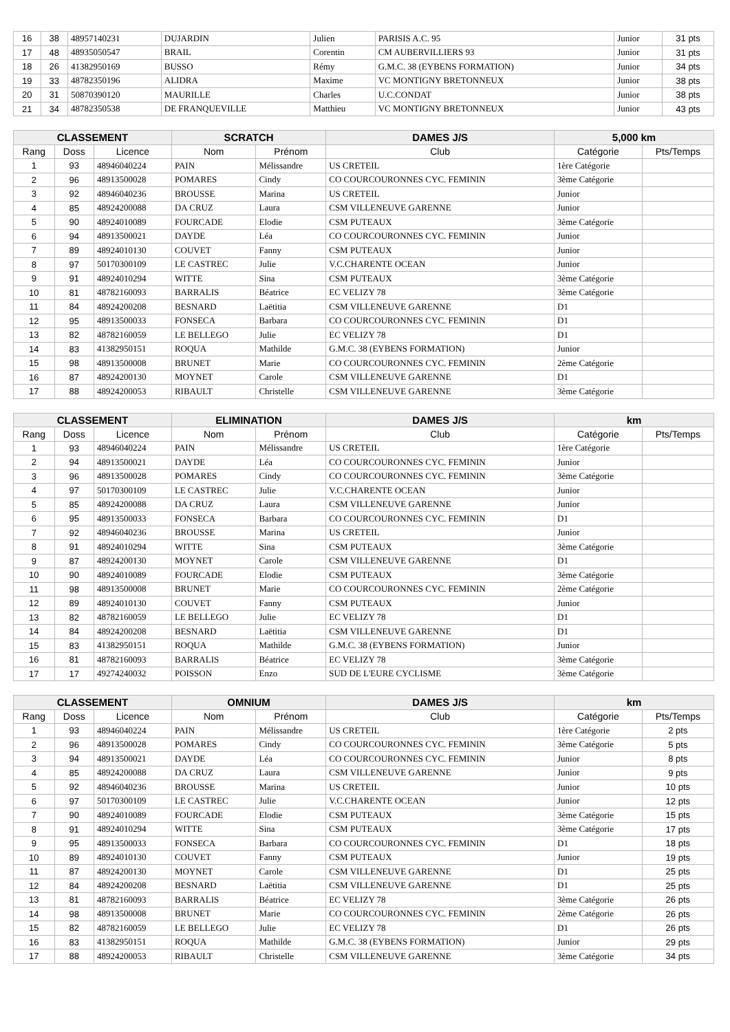| 16 | 38 | 48957140231 | DUJARDIN | Julien | PARISIS A.C. 95 | Junior | 31 pts |
| 17 | 48 | 48935050547 | BRAIL | Corentin | CM AUBERVILLIERS 93 | Junior | 31 pts |
| 18 | 26 | 41382950169 | BUSSO | Rémy | G.M.C. 38 (EYBENS FORMATION) | Junior | 34 pts |
| 19 | 33 | 48782350196 | ALIDRA | Maxime | VC MONTIGNY BRETONNEUX | Junior | 38 pts |
| 20 | 31 | 50870390120 | MAURILLE | Charles | U.C.CONDAT | Junior | 38 pts |
| 21 | 34 | 48782350538 | DE FRANQUEVILLE | Matthieu | VC MONTIGNY BRETONNEUX | Junior | 43 pts |
| CLASSEMENT | | | SCRATCH | | DAMES J/S | 5,000 km | |
| --- | --- | --- | --- | --- | --- | --- | --- |
| Rang | Doss | Licence | Nom | Prénom | Club | Catégorie | Pts/Temps |
| 1 | 93 | 48946040224 | PAIN | Mélissandre | US CRETEIL | 1ère Catégorie | |
| 2 | 96 | 48913500028 | POMARES | Cindy | CO COURCOURONNES CYC. FEMININ | 3ème Catégorie | |
| 3 | 92 | 48946040236 | BROUSSE | Marina | US CRETEIL | Junior | |
| 4 | 85 | 48924200088 | DA CRUZ | Laura | CSM VILLENEUVE GARENNE | Junior | |
| 5 | 90 | 48924010089 | FOURCADE | Elodie | CSM PUTEAUX | 3ème Catégorie | |
| 6 | 94 | 48913500021 | DAYDE | Léa | CO COURCOURONNES CYC. FEMININ | Junior | |
| 7 | 89 | 48924010130 | COUVET | Fanny | CSM PUTEAUX | Junior | |
| 8 | 97 | 50170300109 | LE CASTREC | Julie | V.C.CHARENTE OCEAN | Junior | |
| 9 | 91 | 48924010294 | WITTE | Sina | CSM PUTEAUX | 3ème Catégorie | |
| 10 | 81 | 48782160093 | BARRALIS | Béatrice | EC VELIZY 78 | 3ème Catégorie | |
| 11 | 84 | 48924200208 | BESNARD | Laëtitia | CSM VILLENEUVE GARENNE | D1 | |
| 12 | 95 | 48913500033 | FONSECA | Barbara | CO COURCOURONNES CYC. FEMININ | D1 | |
| 13 | 82 | 48782160059 | LE BELLEGO | Julie | EC VELIZY 78 | D1 | |
| 14 | 83 | 41382950151 | ROQUA | Mathilde | G.M.C. 38 (EYBENS FORMATION) | Junior | |
| 15 | 98 | 48913500008 | BRUNET | Marie | CO COURCOURONNES CYC. FEMININ | 2ème Catégorie | |
| 16 | 87 | 48924200130 | MOYNET | Carole | CSM VILLENEUVE GARENNE | D1 | |
| 17 | 88 | 48924200053 | RIBAULT | Christelle | CSM VILLENEUVE GARENNE | 3ème Catégorie | |
| CLASSEMENT | | | ELIMINATION | | DAMES J/S | km | |
| --- | --- | --- | --- | --- | --- | --- | --- |
| Rang | Doss | Licence | Nom | Prénom | Club | Catégorie | Pts/Temps |
| 1 | 93 | 48946040224 | PAIN | Mélissandre | US CRETEIL | 1ère Catégorie | |
| 2 | 94 | 48913500021 | DAYDE | Léa | CO COURCOURONNES CYC. FEMININ | Junior | |
| 3 | 96 | 48913500028 | POMARES | Cindy | CO COURCOURONNES CYC. FEMININ | 3ème Catégorie | |
| 4 | 97 | 50170300109 | LE CASTREC | Julie | V.C.CHARENTE OCEAN | Junior | |
| 5 | 85 | 48924200088 | DA CRUZ | Laura | CSM VILLENEUVE GARENNE | Junior | |
| 6 | 95 | 48913500033 | FONSECA | Barbara | CO COURCOURONNES CYC. FEMININ | D1 | |
| 7 | 92 | 48946040236 | BROUSSE | Marina | US CRETEIL | Junior | |
| 8 | 91 | 48924010294 | WITTE | Sina | CSM PUTEAUX | 3ème Catégorie | |
| 9 | 87 | 48924200130 | MOYNET | Carole | CSM VILLENEUVE GARENNE | D1 | |
| 10 | 90 | 48924010089 | FOURCADE | Elodie | CSM PUTEAUX | 3ème Catégorie | |
| 11 | 98 | 48913500008 | BRUNET | Marie | CO COURCOURONNES CYC. FEMININ | 2ème Catégorie | |
| 12 | 89 | 48924010130 | COUVET | Fanny | CSM PUTEAUX | Junior | |
| 13 | 82 | 48782160059 | LE BELLEGO | Julie | EC VELIZY 78 | D1 | |
| 14 | 84 | 48924200208 | BESNARD | Laëtitia | CSM VILLENEUVE GARENNE | D1 | |
| 15 | 83 | 41382950151 | ROQUA | Mathilde | G.M.C. 38 (EYBENS FORMATION) | Junior | |
| 16 | 81 | 48782160093 | BARRALIS | Béatrice | EC VELIZY 78 | 3ème Catégorie | |
| 17 | 17 | 49274240032 | POISSON | Enzo | SUD DE L'EURE CYCLISME | 3ème Catégorie | |
| CLASSEMENT | | | OMNIUM | | DAMES J/S | km | |
| --- | --- | --- | --- | --- | --- | --- | --- |
| Rang | Doss | Licence | Nom | Prénom | Club | Catégorie | Pts/Temps |
| 1 | 93 | 48946040224 | PAIN | Mélissandre | US CRETEIL | 1ère Catégorie | 2 pts |
| 2 | 96 | 48913500028 | POMARES | Cindy | CO COURCOURONNES CYC. FEMININ | 3ème Catégorie | 5 pts |
| 3 | 94 | 48913500021 | DAYDE | Léa | CO COURCOURONNES CYC. FEMININ | Junior | 8 pts |
| 4 | 85 | 48924200088 | DA CRUZ | Laura | CSM VILLENEUVE GARENNE | Junior | 9 pts |
| 5 | 92 | 48946040236 | BROUSSE | Marina | US CRETEIL | Junior | 10 pts |
| 6 | 97 | 50170300109 | LE CASTREC | Julie | V.C.CHARENTE OCEAN | Junior | 12 pts |
| 7 | 90 | 48924010089 | FOURCADE | Elodie | CSM PUTEAUX | 3ème Catégorie | 15 pts |
| 8 | 91 | 48924010294 | WITTE | Sina | CSM PUTEAUX | 3ème Catégorie | 17 pts |
| 9 | 95 | 48913500033 | FONSECA | Barbara | CO COURCOURONNES CYC. FEMININ | D1 | 18 pts |
| 10 | 89 | 48924010130 | COUVET | Fanny | CSM PUTEAUX | Junior | 19 pts |
| 11 | 87 | 48924200130 | MOYNET | Carole | CSM VILLENEUVE GARENNE | D1 | 25 pts |
| 12 | 84 | 48924200208 | BESNARD | Laëtitia | CSM VILLENEUVE GARENNE | D1 | 25 pts |
| 13 | 81 | 48782160093 | BARRALIS | Béatrice | EC VELIZY 78 | 3ème Catégorie | 26 pts |
| 14 | 98 | 48913500008 | BRUNET | Marie | CO COURCOURONNES CYC. FEMININ | 2ème Catégorie | 26 pts |
| 15 | 82 | 48782160059 | LE BELLEGO | Julie | EC VELIZY 78 | D1 | 26 pts |
| 16 | 83 | 41382950151 | ROQUA | Mathilde | G.M.C. 38 (EYBENS FORMATION) | Junior | 29 pts |
| 17 | 88 | 48924200053 | RIBAULT | Christelle | CSM VILLENEUVE GARENNE | 3ème Catégorie | 34 pts |